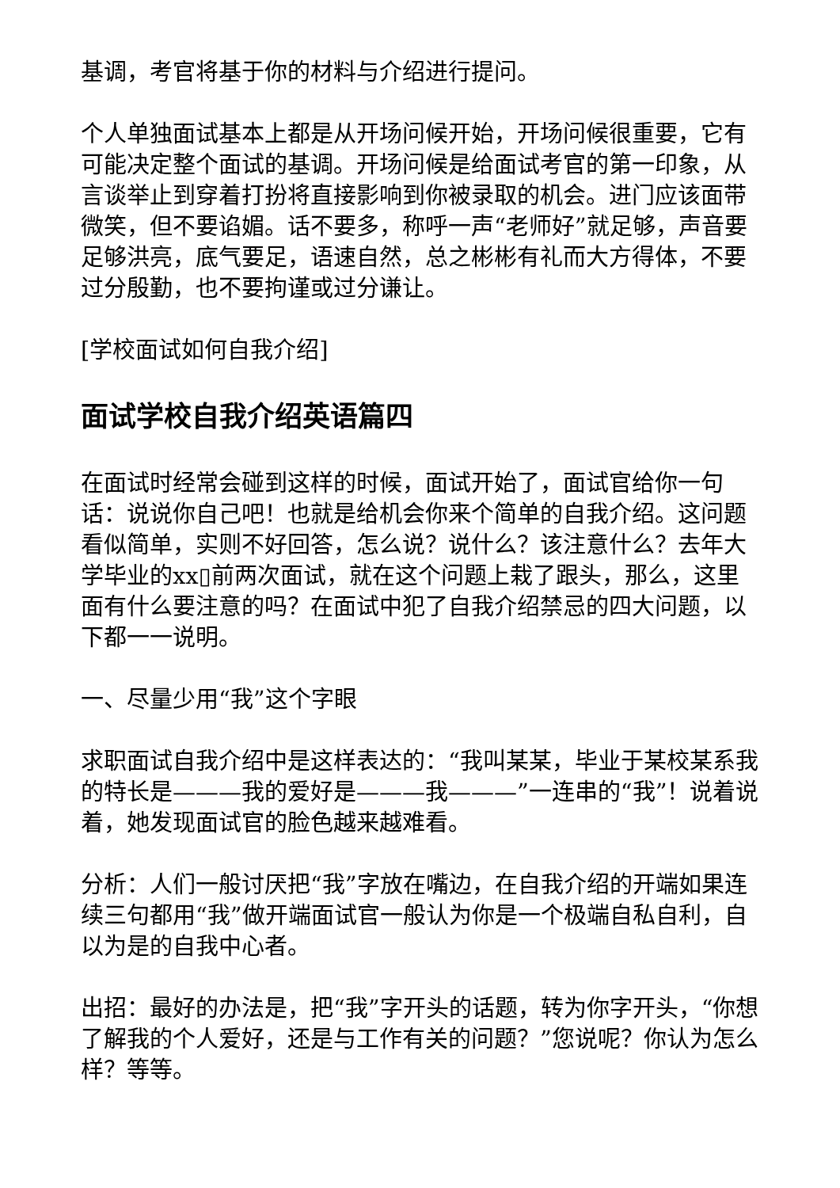基调，考官将基于你的材料与介绍进行提问。
个人单独面试基本上都是从开场问候开始，开场问候很重要，它有可能决定整个面试的基调。开场问候是给面试考官的第一印象，从言谈举止到穿着打扮将直接影响到你被录取的机会。进门应该面带微笑，但不要谄媚。话不要多，称呼一声“老师好”就足够，声音要足够洪亮，底气要足，语速自然，总之彬彬有礼而大方得体，不要过分殷勤，也不要拘谨或过分谦让。
[学校面试如何自我介绍]
面试学校自我介绍英语篇四
在面试时经常会碰到这样的时候，面试开始了，面试官给你一句话：说说你自己吧！也就是给机会你来个简单的自我介绍。这问题看似简单，实则不好回答，怎么说？说什么？该注意什么？去年大学毕业的xx▯前两次面试，就在这个问题上栽了跟头，那么，这里面有什么要注意的吗？在面试中犯了自我介绍禁忌的四大问题，以下都一一说明。
一、尽量少用“我”这个字眼
求职面试自我介绍中是这样表达的：“我叫某某，毕业于某校某系我的特长是———我的爱好是———我———”一连串的“我”！说着说着，她发现面试官的脸色越来越难看。
分析：人们一般讨厌把“我”字放在嘴边，在自我介绍的开端如果连续三句都用“我”做开端面试官一般认为你是一个极端自私自利，自以为是的自我中心者。
出招：最好的办法是，把“我”字开头的话题，转为你字开头，“你想了解我的个人爱好，还是与工作有关的问题？”您说呢？你认为怎么样？等等。